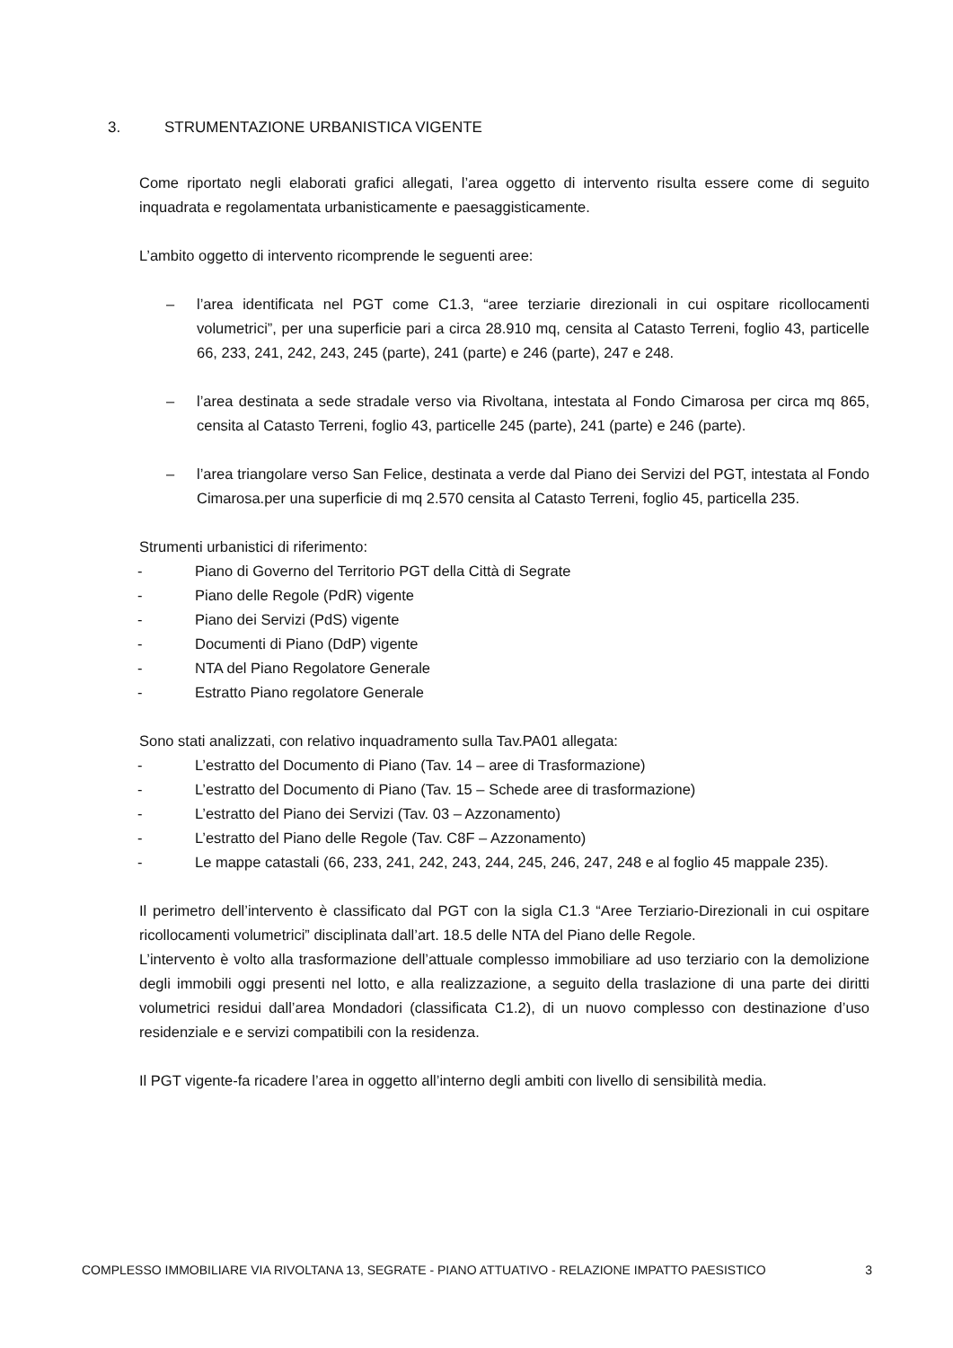3. STRUMENTAZIONE URBANISTICA VIGENTE
Come riportato negli elaborati grafici allegati, l’area oggetto di intervento risulta essere come di seguito inquadrata e regolamentata urbanisticamente e paesaggisticamente.
L’ambito oggetto di intervento ricomprende le seguenti aree:
– l’area identificata nel PGT come C1.3, “aree terziarie direzionali in cui ospitare ricollocamenti volumetrici”, per una superficie pari a circa 28.910 mq, censita al Catasto Terreni, foglio 43, particelle 66, 233, 241, 242, 243, 245 (parte), 241 (parte) e 246 (parte), 247 e 248.
– l’area destinata a sede stradale verso via Rivoltana, intestata al Fondo Cimarosa per circa mq 865, censita al Catasto Terreni, foglio 43, particelle 245 (parte), 241 (parte) e 246 (parte).
– l’area triangolare verso San Felice, destinata a verde dal Piano dei Servizi del PGT, intestata al Fondo Cimarosa.per una superficie di mq 2.570 censita al Catasto Terreni, foglio 45, particella 235.
Strumenti urbanistici di riferimento:
- Piano di Governo del Territorio PGT della Città di Segrate
- Piano delle Regole (PdR) vigente
- Piano dei Servizi (PdS) vigente
- Documenti di Piano (DdP) vigente
- NTA del Piano Regolatore Generale
- Estratto Piano regolatore Generale
Sono stati analizzati, con relativo inquadramento sulla Tav.PA01 allegata:
- L’estratto del Documento di Piano (Tav. 14 – aree di Trasformazione)
- L’estratto del Documento di Piano (Tav. 15 – Schede aree di trasformazione)
- L’estratto del Piano dei Servizi (Tav. 03 – Azzonamento)
- L’estratto del Piano delle Regole (Tav. C8F – Azzonamento)
- Le mappe catastali (66, 233, 241, 242, 243, 244, 245, 246, 247, 248 e al foglio 45 mappale 235).
Il perimetro dell’intervento è classificato dal PGT con la sigla C1.3 “Aree Terziario-Direzionali in cui ospitare ricollocamenti volumetrici” disciplinata dall’art. 18.5 delle NTA del Piano delle Regole.
L’intervento è volto alla trasformazione dell’attuale complesso immobiliare ad uso terziario con la demolizione degli immobili oggi presenti nel lotto, e alla realizzazione, a seguito della traslazione di una parte dei diritti volumetrici residui dall’area Mondadori (classificata C1.2), di un nuovo complesso con destinazione d’uso residenziale e e servizi compatibili con la residenza.
Il PGT vigente-fa ricadere l’area in oggetto all’interno degli ambiti con livello di sensibilità media.
COMPLESSO IMMOBILIARE VIA RIVOLTANA 13, SEGRATE - PIANO ATTUATIVO - RELAZIONE IMPATTO PAESISTICO 3